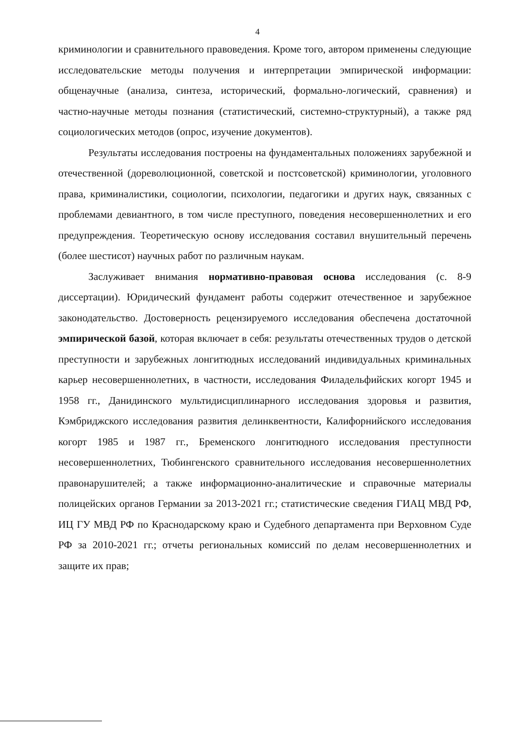4
криминологии и сравнительного правоведения. Кроме того, автором применены следующие исследовательские методы получения и интерпретации эмпирической информации: общенаучные (анализа, синтеза, исторический, формально-логический, сравнения) и частно-научные методы познания (статистический, системно-структурный), а также ряд социологических методов (опрос, изучение документов).
Результаты исследования построены на фундаментальных положениях зарубежной и отечественной (дореволюционной, советской и постсоветской) криминологии, уголовного права, криминалистики, социологии, психологии, педагогики и других наук, связанных с проблемами девиантного, в том числе преступного, поведения несовершеннолетних и его предупреждения. Теоретическую основу исследования составил внушительный перечень (более шестисот) научных работ по различным наукам.
Заслуживает внимания нормативно-правовая основа исследования (с. 8-9 диссертации). Юридический фундамент работы содержит отечественное и зарубежное законодательство. Достоверность рецензируемого исследования обеспечена достаточной эмпирической базой, которая включает в себя: результаты отечественных трудов о детской преступности и зарубежных лонгитюдных исследований индивидуальных криминальных карьер несовершеннолетних, в частности, исследования Филадельфийских когорт 1945 и 1958 гг., Данидинского мультидисциплинарного исследования здоровья и развития, Кэмбриджского исследования развития делинквентности, Калифорнийского исследования когорт 1985 и 1987 гг., Бременского лонгитюдного исследования преступности несовершеннолетних, Тюбингенского сравнительного исследования несовершеннолетних правонарушителей; а также информационно-аналитические и справочные материалы полицейских органов Германии за 2013-2021 гг.; статистические сведения ГИАЦ МВД РФ, ИЦ ГУ МВД РФ по Краснодарскому краю и Судебного департамента при Верховном Суде РФ за 2010-2021 гг.; отчеты региональных комиссий по делам несовершеннолетних и защите их прав;